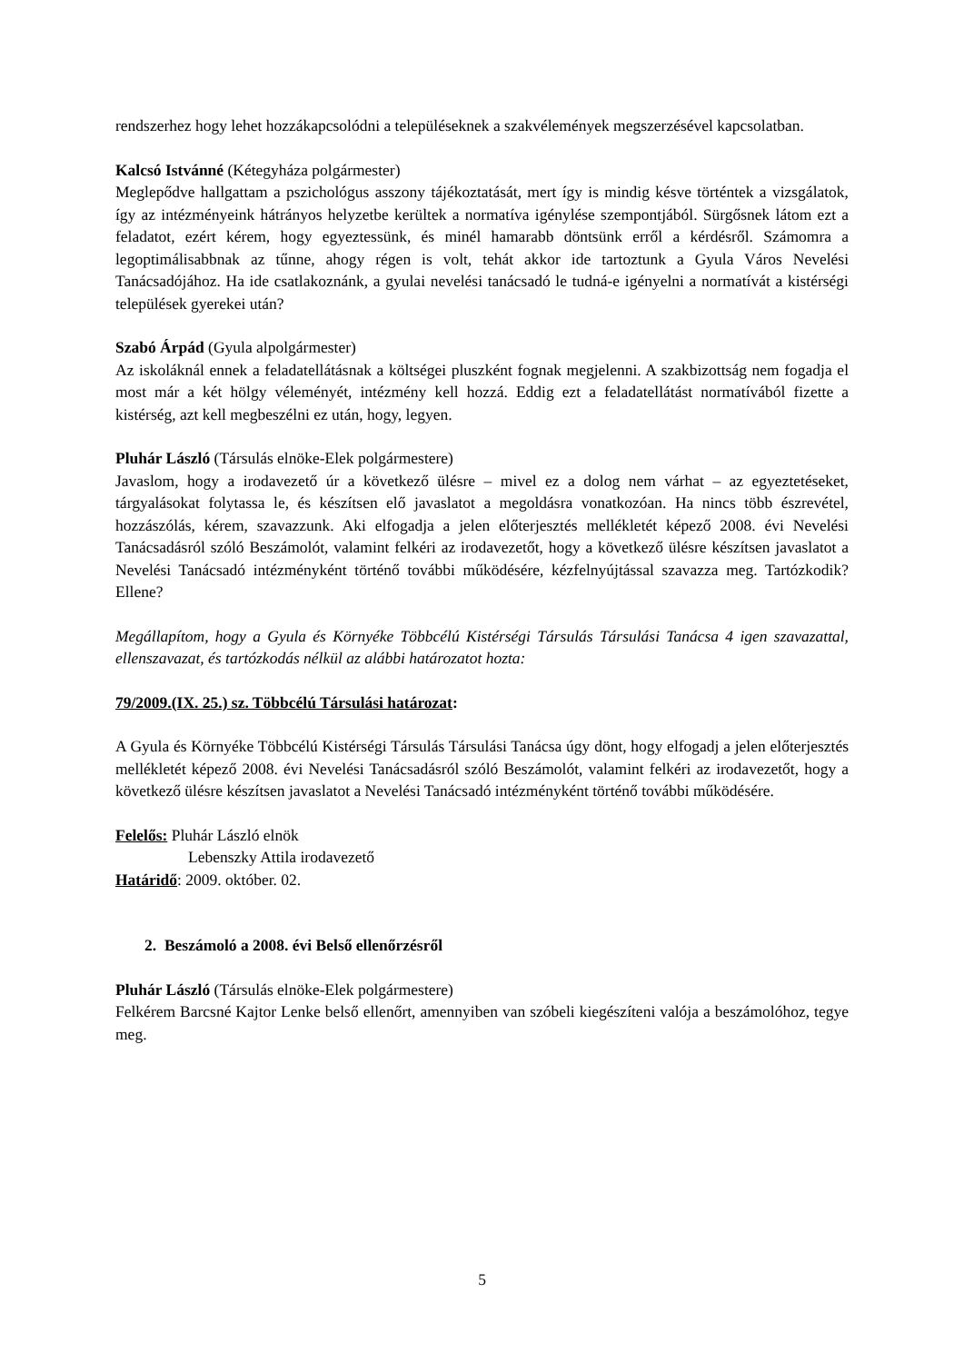rendszerhez hogy lehet hozzákapcsolódni a településeknek a szakvélemények megszerzésével kapcsolatban.
Kalcsó Istvánné (Kétegyháza polgármester)
Meglepődve hallgattam a pszichológus asszony tájékoztatását, mert így is mindig késve történtek a vizsgálatok, így az intézményeink hátrányos helyzetbe kerültek a normatíva igénylése szempontjából. Sürgősnek látom ezt a feladatot, ezért kérem, hogy egyeztessünk, és minél hamarabb döntsünk erről a kérdésről. Számomra a legoptimálisabbnak az tűnne, ahogy régen is volt, tehát akkor ide tartoztunk a Gyula Város Nevelési Tanácsadójához. Ha ide csatlakoznánk, a gyulai nevelési tanácsadó le tudná-e igényelni a normatívát a kistérségi települések gyerekei után?
Szabó Árpád (Gyula alpolgármester)
Az iskoláknál ennek a feladatellátásnak a költségei pluszként fognak megjelenni. A szakbizottság nem fogadja el most már a két hölgy véleményét, intézmény kell hozzá. Eddig ezt a feladatellátást normatívából fizette a kistérség, azt kell megbeszélni ez után, hogy, legyen.
Pluhár László (Társulás elnöke-Elek polgármestere)
Javaslom, hogy a irodavezető úr a következő ülésre – mivel ez a dolog nem várhat – az egyeztetéseket, tárgyalásokat folytassa le, és készítsen elő javaslatot a megoldásra vonatkozóan. Ha nincs több észrevétel, hozzászólás, kérem, szavazzunk. Aki elfogadja a jelen előterjesztés mellékletét képező 2008. évi Nevelési Tanácsadásról szóló Beszámolót, valamint felkéri az irodavezetőt, hogy a következő ülésre készítsen javaslatot a Nevelési Tanácsadó intézményként történő további működésére, kézfelnyújtással szavazza meg. Tartózkodik? Ellene?
Megállapítom, hogy a Gyula és Környéke Többcélú Kistérségi Társulás Társulási Tanácsa 4 igen szavazattal, ellenszavazat, és tartózkodás nélkül az alábbi határozatot hozta:
79/2009.(IX. 25.) sz. Többcélú Társulási határozat:
A Gyula és Környéke Többcélú Kistérségi Társulás Társulási Tanácsa úgy dönt, hogy elfogadj a jelen előterjesztés mellékletét képező 2008. évi Nevelési Tanácsadásról szóló Beszámolót, valamint felkéri az irodavezetőt, hogy a következő ülésre készítsen javaslatot a Nevelési Tanácsadó intézményként történő további működésére.
Felelős: Pluhár László elnök
Lebenszky Attila irodavezető
Határidő: 2009. október. 02.
2. Beszámoló a 2008. évi Belső ellenőrzésről
Pluhár László (Társulás elnöke-Elek polgármestere)
Felkérem Barcsné Kajtor Lenke belső ellenőrt, amennyiben van szóbeli kiegészíteni valója a beszámolóhoz, tegye meg.
5